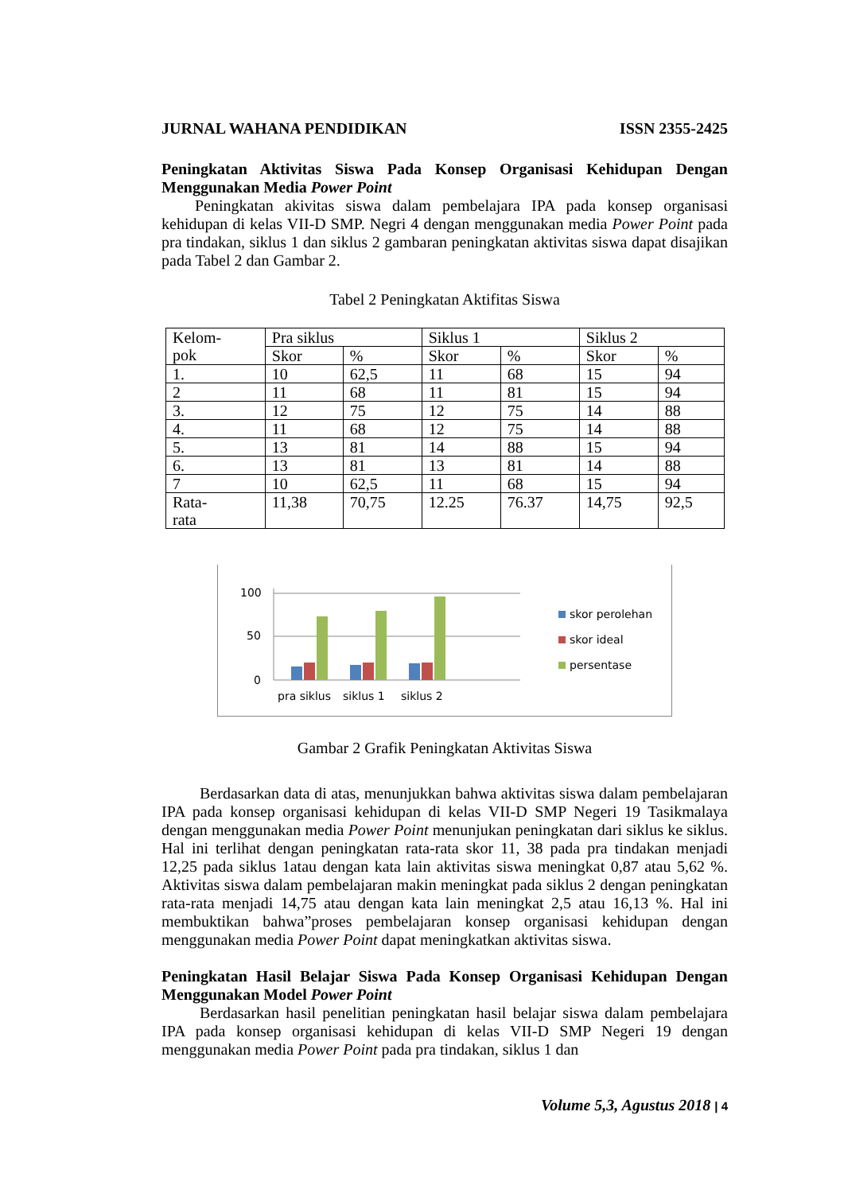JURNAL WAHANA PENDIDIKAN ISSN 2355-2425
Peningkatan Aktivitas Siswa Pada Konsep Organisasi Kehidupan Dengan Menggunakan Media Power Point
Peningkatan akivitas siswa dalam pembelajara IPA pada konsep organisasi kehidupan di kelas VII-D SMP. Negri 4 dengan menggunakan media Power Point pada pra tindakan, siklus 1 dan siklus 2 gambaran peningkatan aktivitas siswa dapat disajikan pada Tabel 2 dan Gambar 2.
Tabel 2 Peningkatan Aktifitas Siswa
| Kelom- pok | Pra siklus | | Siklus 1 | | Siklus 2 | |
| | Skor | % | Skor | % | Skor | % |
| 1. | 10 | 62,5 | 11 | 68 | 15 | 94 |
| 2 | 11 | 68 | 11 | 81 | 15 | 94 |
| 3. | 12 | 75 | 12 | 75 | 14 | 88 |
| 4. | 11 | 68 | 12 | 75 | 14 | 88 |
| 5. | 13 | 81 | 14 | 88 | 15 | 94 |
| 6. | 13 | 81 | 13 | 81 | 14 | 88 |
| 7 | 10 | 62,5 | 11 | 68 | 15 | 94 |
| Rata- rata | 11,38 | 70,75 | 12.25 | 76.37 | 14,75 | 92,5 |
100
50
0
pra siklus
siklus 1
siklus 2
skor perolehan
skor ideal
persentase
Gambar 2 Grafik Peningkatan Aktivitas Siswa
Berdasarkan data di atas, menunjukkan bahwa aktivitas siswa dalam pembelajaran IPA pada konsep organisasi kehidupan di kelas VII-D SMP Negeri 19 Tasikmalaya dengan menggunakan media Power Point menunjukan peningkatan dari siklus ke siklus. Hal ini terlihat dengan peningkatan rata-rata skor 11, 38 pada pra tindakan menjadi 12,25 pada siklus 1atau dengan kata lain aktivitas siswa meningkat 0,87 atau 5,62 %. Aktivitas siswa dalam pembelajaran makin meningkat pada siklus 2 dengan peningkatan rata-rata menjadi 14,75 atau dengan kata lain meningkat 2,5 atau 16,13 %. Hal ini membuktikan bahwa”proses pembelajaran konsep organisasi kehidupan dengan menggunakan media Power Point dapat meningkatkan aktivitas siswa.
Peningkatan Hasil Belajar Siswa Pada Konsep Organisasi Kehidupan Dengan Menggunakan Model Power Point
Berdasarkan hasil penelitian peningkatan hasil belajar siswa dalam pembelajara IPA pada konsep organisasi kehidupan di kelas VII-D SMP Negeri 19 dengan menggunakan media Power Point pada pra tindakan, siklus 1 dan
Volume 5,3, Agustus 2018 | 4